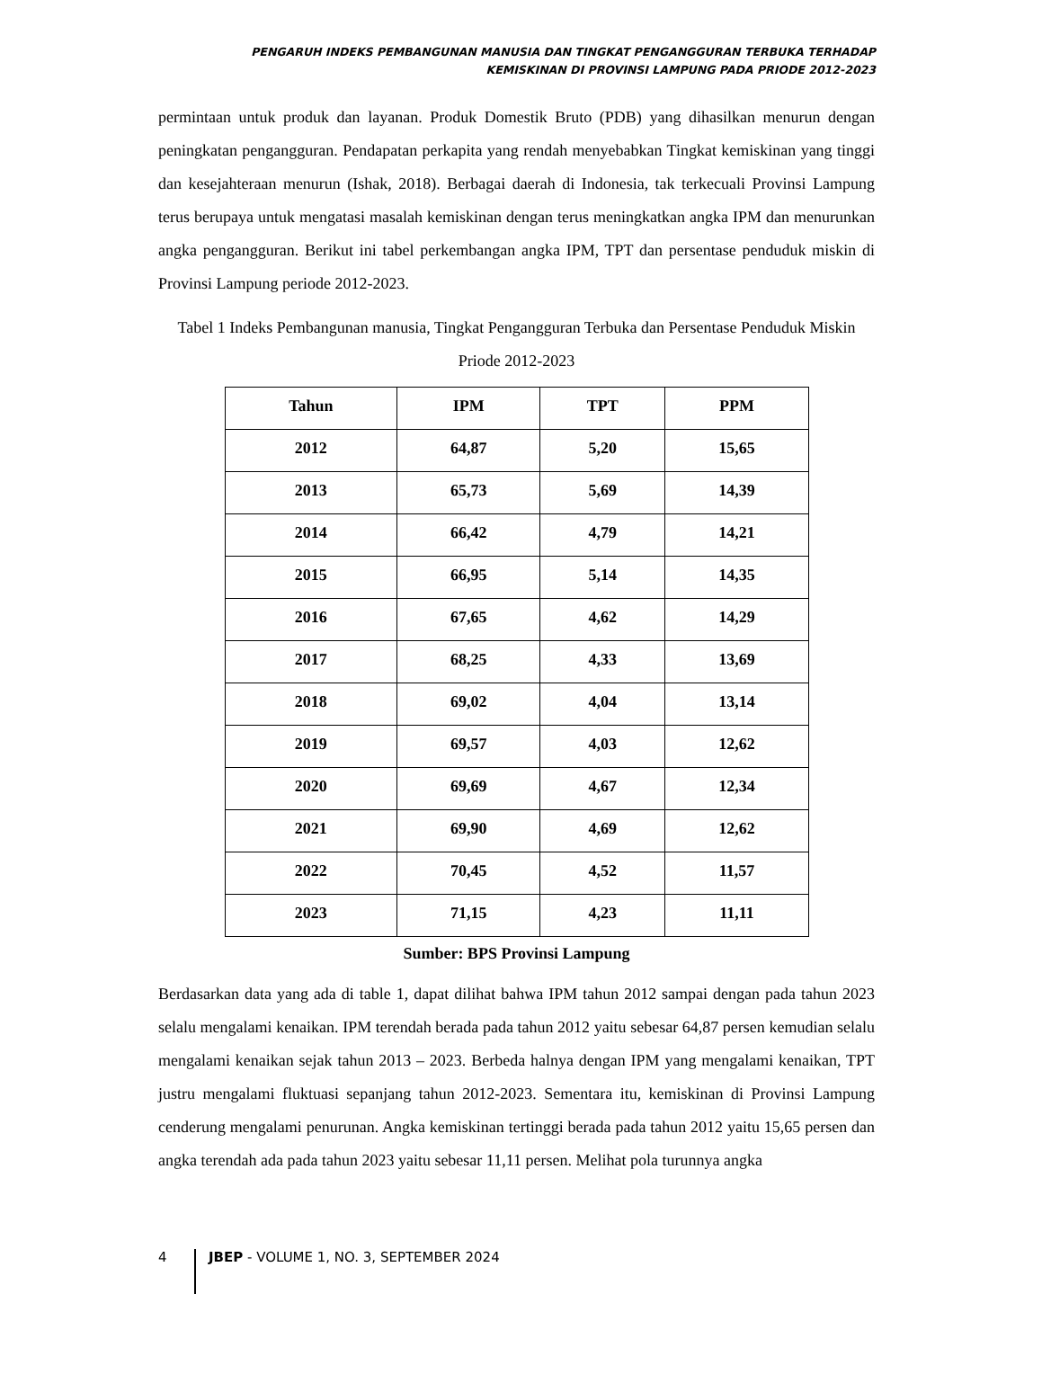PENGARUH INDEKS PEMBANGUNAN MANUSIA DAN TINGKAT PENGANGGURAN TERBUKA TERHADAP
KEMISKINAN DI PROVINSI LAMPUNG PADA PRIODE 2012-2023
permintaan untuk produk dan layanan. Produk Domestik Bruto (PDB) yang dihasilkan menurun dengan peningkatan pengangguran. Pendapatan perkapita yang rendah menyebabkan Tingkat kemiskinan yang tinggi dan kesejahteraan menurun (Ishak, 2018). Berbagai daerah di Indonesia, tak terkecuali Provinsi Lampung terus berupaya untuk mengatasi masalah kemiskinan dengan terus meningkatkan angka IPM dan menurunkan angka pengangguran. Berikut ini tabel perkembangan angka IPM, TPT dan persentase penduduk miskin di Provinsi Lampung periode 2012-2023.
Tabel 1 Indeks Pembangunan manusia, Tingkat Pengangguran Terbuka dan Persentase Penduduk Miskin Priode 2012-2023
| Tahun | IPM | TPT | PPM |
| --- | --- | --- | --- |
| 2012 | 64,87 | 5,20 | 15,65 |
| 2013 | 65,73 | 5,69 | 14,39 |
| 2014 | 66,42 | 4,79 | 14,21 |
| 2015 | 66,95 | 5,14 | 14,35 |
| 2016 | 67,65 | 4,62 | 14,29 |
| 2017 | 68,25 | 4,33 | 13,69 |
| 2018 | 69,02 | 4,04 | 13,14 |
| 2019 | 69,57 | 4,03 | 12,62 |
| 2020 | 69,69 | 4,67 | 12,34 |
| 2021 | 69,90 | 4,69 | 12,62 |
| 2022 | 70,45 | 4,52 | 11,57 |
| 2023 | 71,15 | 4,23 | 11,11 |
Sumber: BPS Provinsi Lampung
Berdasarkan data yang ada di table 1, dapat dilihat bahwa IPM tahun 2012 sampai dengan pada tahun 2023 selalu mengalami kenaikan. IPM terendah berada pada tahun 2012 yaitu sebesar 64,87 persen kemudian selalu mengalami kenaikan sejak tahun 2013 – 2023. Berbeda halnya dengan IPM yang mengalami kenaikan, TPT justru mengalami fluktuasi sepanjang tahun 2012-2023. Sementara itu, kemiskinan di Provinsi Lampung cenderung mengalami penurunan. Angka kemiskinan tertinggi berada pada tahun 2012 yaitu 15,65 persen dan angka terendah ada pada tahun 2023 yaitu sebesar 11,11 persen. Melihat pola turunnya angka
4 JBEP - VOLUME 1, NO. 3, SEPTEMBER 2024